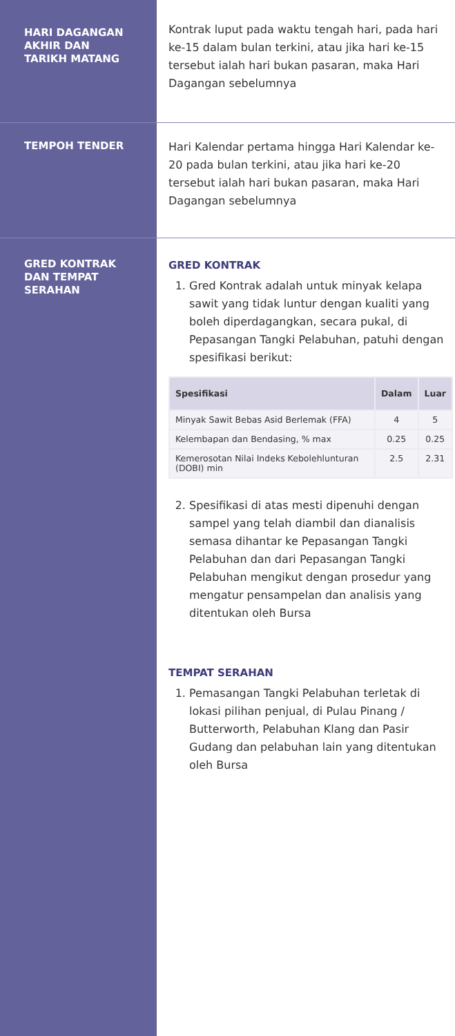HARI DAGANGAN
AKHIR DAN
TARIKH MATANG
Kontrak luput pada waktu tengah hari, pada hari ke-15 dalam bulan terkini, atau jika hari ke-15 tersebut ialah hari bukan pasaran, maka Hari Dagangan sebelumnya
TEMPOH TENDER
Hari Kalendar pertama hingga Hari Kalendar ke-20 pada bulan terkini, atau jika hari ke-20 tersebut ialah hari bukan pasaran, maka Hari Dagangan sebelumnya
GRED KONTRAK
DAN TEMPAT
SERAHAN
GRED KONTRAK
1. Gred Kontrak adalah untuk minyak kelapa sawit yang tidak luntur dengan kualiti yang boleh diperdagangkan, secara pukal, di Pepasangan Tangki Pelabuhan, patuhi dengan spesifikasi berikut:
| Spesifikasi | Dalam | Luar |
| --- | --- | --- |
| Minyak Sawit Bebas Asid Berlemak (FFA) | 4 | 5 |
| Kelembapan dan Bendasing, % max | 0.25 | 0.25 |
| Kemerosotan Nilai Indeks Kebolehlunturan (DOBI) min | 2.5 | 2.31 |
2. Spesifikasi di atas mesti dipenuhi dengan sampel yang telah diambil dan dianalisis semasa dihantar ke Pepasangan Tangki Pelabuhan dan dari Pepasangan Tangki Pelabuhan mengikut dengan prosedur yang mengatur pensampelan dan analisis yang ditentukan oleh Bursa
TEMPAT SERAHAN
1. Pemasangan Tangki Pelabuhan terletak di lokasi pilihan penjual, di Pulau Pinang / Butterworth, Pelabuhan Klang dan Pasir Gudang dan pelabuhan lain yang ditentukan oleh Bursa